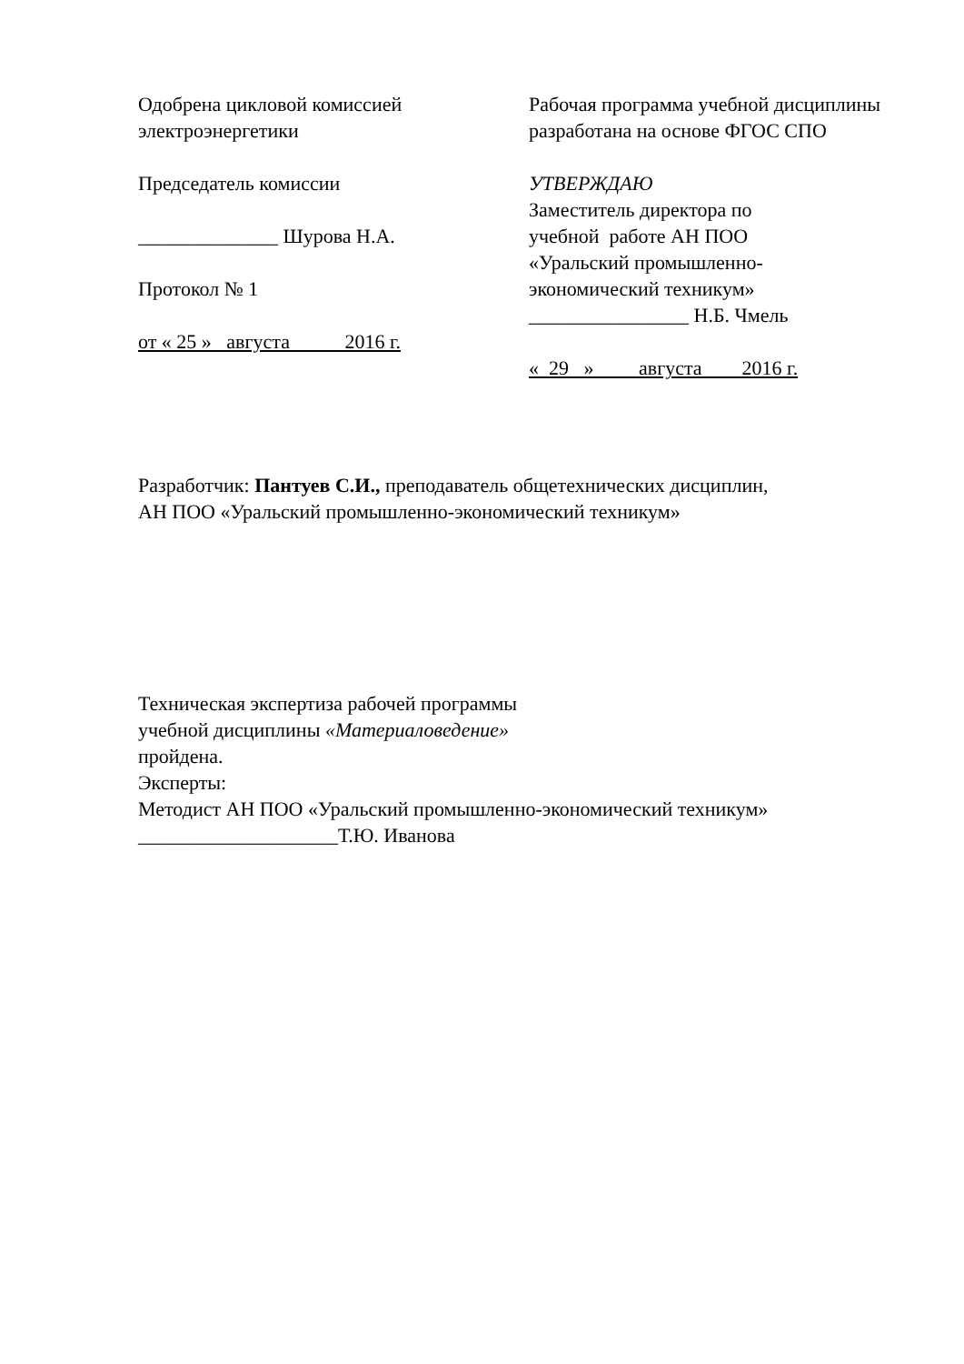Одобрена цикловой комиссией
электроэнергетики
Председатель комиссии
______________ Шурова Н.А.
Протокол № 1
от « 25 » августа 2016 г.
Рабочая программа учебной дисциплины разработана на основе ФГОС СПО
УТВЕРЖДАЮ
Заместитель директора по
учебной работе АН ПОО
«Уральский промышленно-
экономический техникум»
________________ Н.Б. Чмель
« 29 » августа 2016 г.
Разработчик: Пантуев С.И., преподаватель общетехнических дисциплин,
АН ПОО «Уральский промышленно-экономический техникум»
Техническая экспертиза рабочей программы
учебной дисциплины «Материаловедение»
пройдена.
Эксперты:
Методист АН ПОО «Уральский промышленно-экономический техникум»
____________________Т.Ю. Иванова